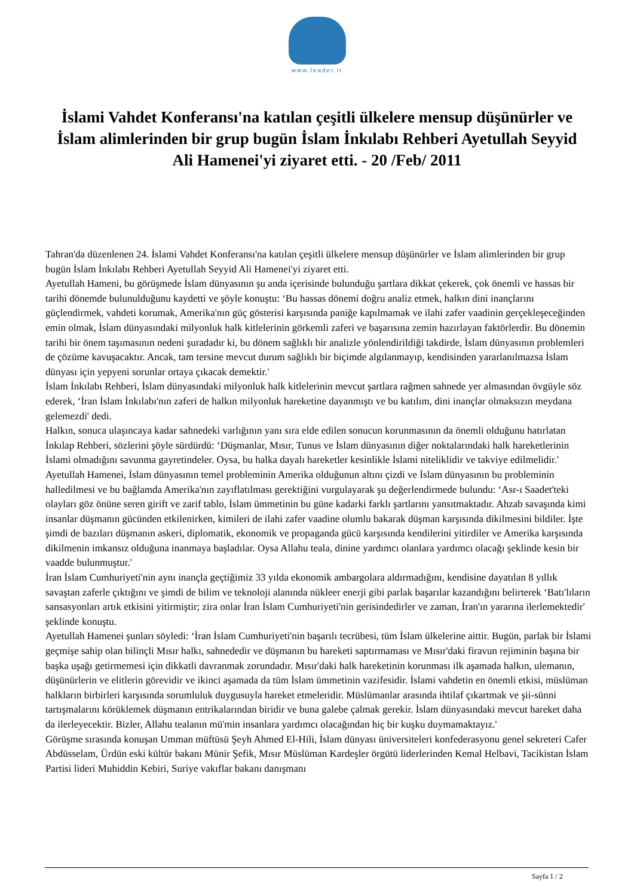www.leader.ir
İslami Vahdet Konferansı'na katılan çeşitli ülkelere mensup düşünürler ve İslam alimlerinden bir grup bugün İslam İnkılabı Rehberi Ayetullah Seyyid Ali Hamenei'yi ziyaret etti. - 20 /Feb/ 2011
Tahran'da düzenlenen 24. İslami Vahdet Konferansı'na katılan çeşitli ülkelere mensup düşünürler ve İslam alimlerinden bir grup bugün İslam İnkılabı Rehberi Ayetullah Seyyid Ali Hamenei'yi ziyaret etti.
Ayetullah Hameni, bu görüşmede İslam dünyasının şu anda içerisinde bulunduğu şartlara dikkat çekerek, çok önemli ve hassas bir tarihi dönemde bulunulduğunu kaydetti ve şöyle konuştu: ‘Bu hassas dönemi doğru analiz etmek, halkın dini inançlarını güçlendirmek, vahdeti korumak, Amerika'nın güç gösterisi karşısında paniğe kapılmamak ve ilahi zafer vaadinin gerçekleşeceğinden emin olmak, İslam dünyasındaki milyonluk halk kitlelerinin görkemli zaferi ve başarısına zemin hazırlayan faktörlerdir. Bu dönemin tarihi bir önem taşımasının nedeni şuradadır ki, bu dönem sağlıklı bir analizle yönlendirildiği takdirde, İslam dünyasının problemleri de çözüme kavuşacaktır. Ancak, tam tersine mevcut durum sağlıklı bir biçimde algılanmayıp, kendisinden yararlanılmazsa İslam dünyası için yepyeni sorunlar ortaya çıkacak demektir.'
İslam İnkılabı Rehberi, İslam dünyasındaki milyonluk halk kitlelerinin mevcut şartlara rağmen sahnede yer almasından övgüyle söz ederek, ‘İran İslam İnkılabı'nın zaferi de halkın milyonluk hareketine dayanmıştı ve bu katılım, dini inançlar olmaksızın meydana gelemezdi' dedi.
Halkın, sonuca ulaşıncaya kadar sahnedeki varlığının yanı sıra elde edilen sonucun korunmasının da önemli olduğunu hatırlatan İnkılap Rehberi, sözlerini şöyle sürdürdü: ‘Düşmanlar, Mısır, Tunus ve İslam dünyasının diğer noktalarındaki halk hareketlerinin İslami olmadığını savunma gayretindeler. Oysa, bu halka dayalı hareketler kesinlikle İslami niteliklidir ve takviye edilmelidir.'
Ayetullah Hamenei, İslam dünyasının temel probleminin Amerika olduğunun altını çizdi ve İslam dünyasının bu probleminin halledilmesi ve bu bağlamda Amerika'nın zayıflatılması gerektiğini vurgulayarak şu değerlendirmede bulundu: ‘Asr-ı Saadet'teki olayları göz önüne seren girift ve zarif tablo, İslam ümmetinin bu güne kadarki farklı şartlarını yansıtmaktadır. Ahzab savaşında kimi insanlar düşmanın gücünden etkilenirken, kimileri de ilahi zafer vaadine olumlu bakarak düşman karşısında dikilmesini bildiler. İşte şimdi de bazıları düşmanın askeri, diplomatik, ekonomik ve propaganda gücü karşısında kendilerini yitirdiler ve Amerika karşısında dikilmenin imkansız olduğuna inanmaya başladılar. Oysa Allahu teala, dinine yardımcı olanlara yardımcı olacağı şeklinde kesin bir vaadde bulunmuştur.'
İran İslam Cumhuriyeti'nin aynı inançla geçtiğimiz 33 yılda ekonomik ambargolara aldırmadığını, kendisine dayatılan 8 yıllık savaştan zaferle çıktığını ve şimdi de bilim ve teknoloji alanında nükleer enerji gibi parlak başarılar kazandığını belirterek ‘Batı'lıların sansasyonları artık etkisini yitirmiştir; zira onlar İran İslam Cumhuriyeti'nin gerisindedirler ve zaman, İran'ın yararına ilerlemektedir' şeklinde konuştu.
Ayetullah Hamenei şunları söyledi: ‘İran İslam Cumhuriyeti'nin başarılı tecrübesi, tüm İslam ülkelerine aittir. Bugün, parlak bir İslami geçmişe sahip olan bilinçli Mısır halkı, sahnededir ve düşmanın bu hareketi saptırmaması ve Mısır'daki firavun rejiminin başına bir başka uşağı getirmemesi için dikkatli davranmak zorundadır. Mısır'daki halk hareketinin korunması ilk aşamada halkın, ulemanın, düşünürlerin ve elitlerin görevidir ve ikinci aşamada da tüm İslam ümmetinin vazifesidir. İslami vahdetin en önemli etkisi, müslüman halkların birbirleri karşısında sorumluluk duygusuyla hareket etmeleridir. Müslümanlar arasında ihtilaf çıkartmak ve şii-sünni tartışmalarını körüklemek düşmanın entrikalarından biridir ve buna galebe çalmak gerekir. İslam dünyasındaki mevcut hareket daha da ilerleyecektir. Bizler, Allahu tealanın mü'min insanlara yardımcı olacağından hiç bir kuşku duymamaktayız.'
Görüşme sırasında konuşan Umman müftüsü Şeyh Ahmed El-Hili, İslam dünyası üniversiteleri konfederasyonu genel sekreteri Cafer Abdüsselam, Ürdün eski kültür bakanı Münir Şefik, Mısır Müslüman Kardeşler örgütü liderlerinden Kemal Helbavi, Tacikistan İslam Partisi lideri Muhiddin Kebiri, Suriye vakıflar bakanı danışmanı
Sayfa 1 / 2